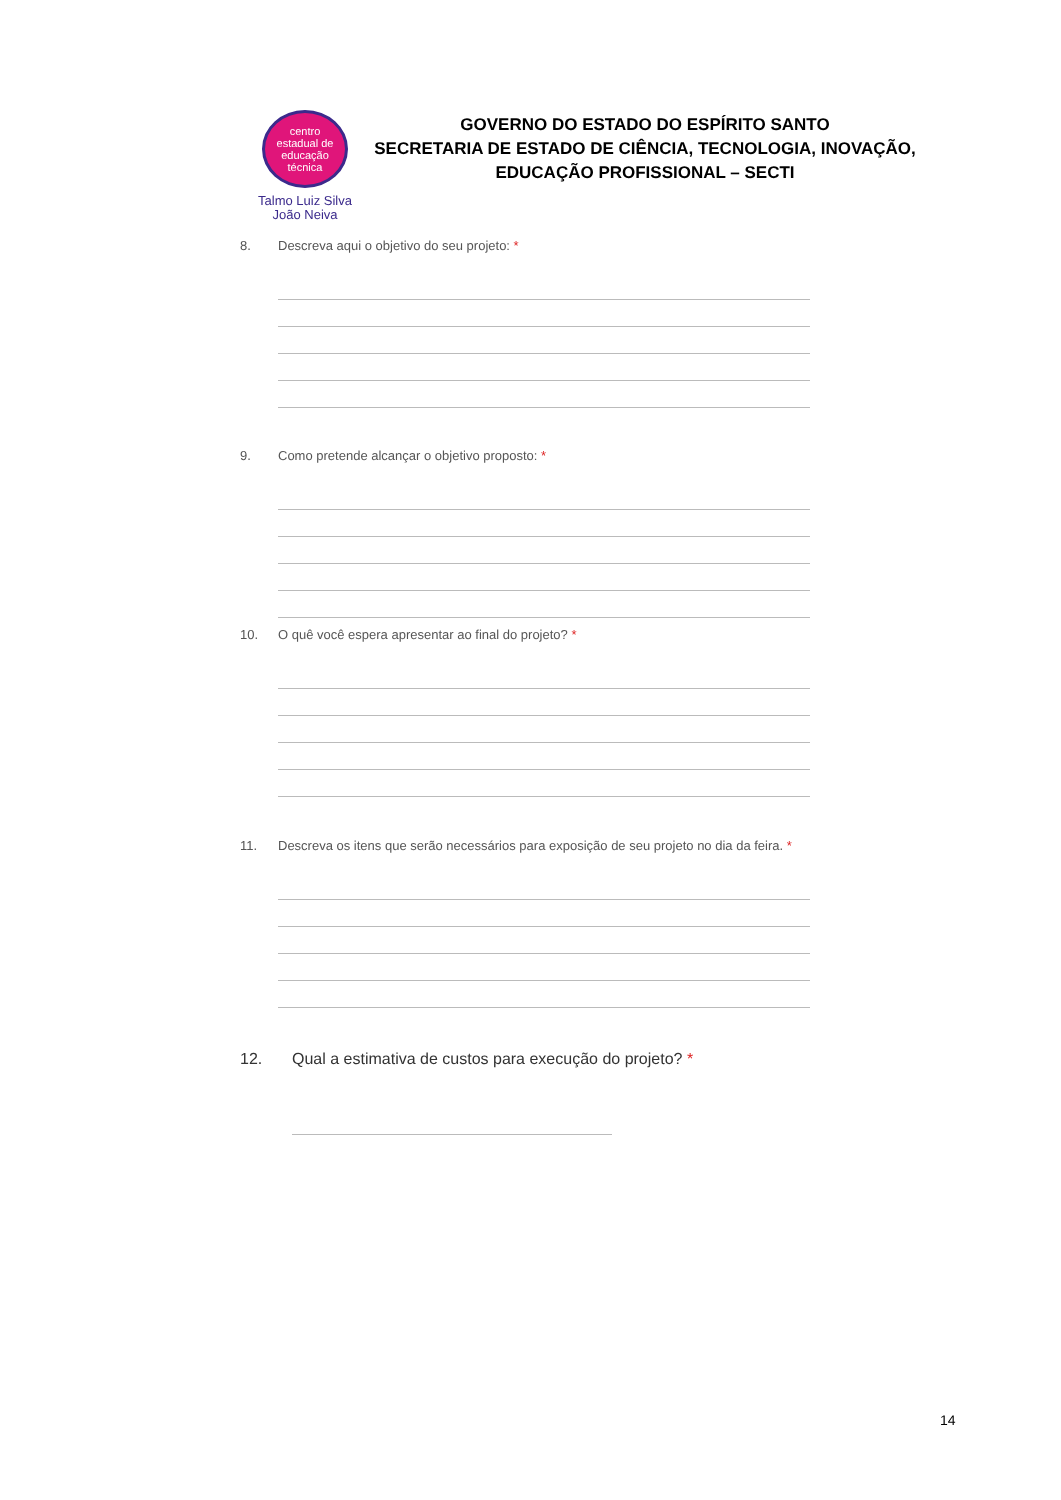centro
estadual de
educação
técnica
Talmo Luiz Silva
João Neiva
GOVERNO DO ESTADO DO ESPÍRITO SANTO
SECRETARIA DE ESTADO DE CIÊNCIA, TECNOLOGIA, INOVAÇÃO, EDUCAÇÃO PROFISSIONAL – SECTI
8. Descreva aqui o objetivo do seu projeto: *
9. Como pretende alcançar o objetivo proposto: *
10. O quê você espera apresentar ao final do projeto? *
11. Descreva os itens que serão necessários para exposição de seu projeto no dia da feira. *
12. Qual a estimativa de custos para execução do projeto? *
14